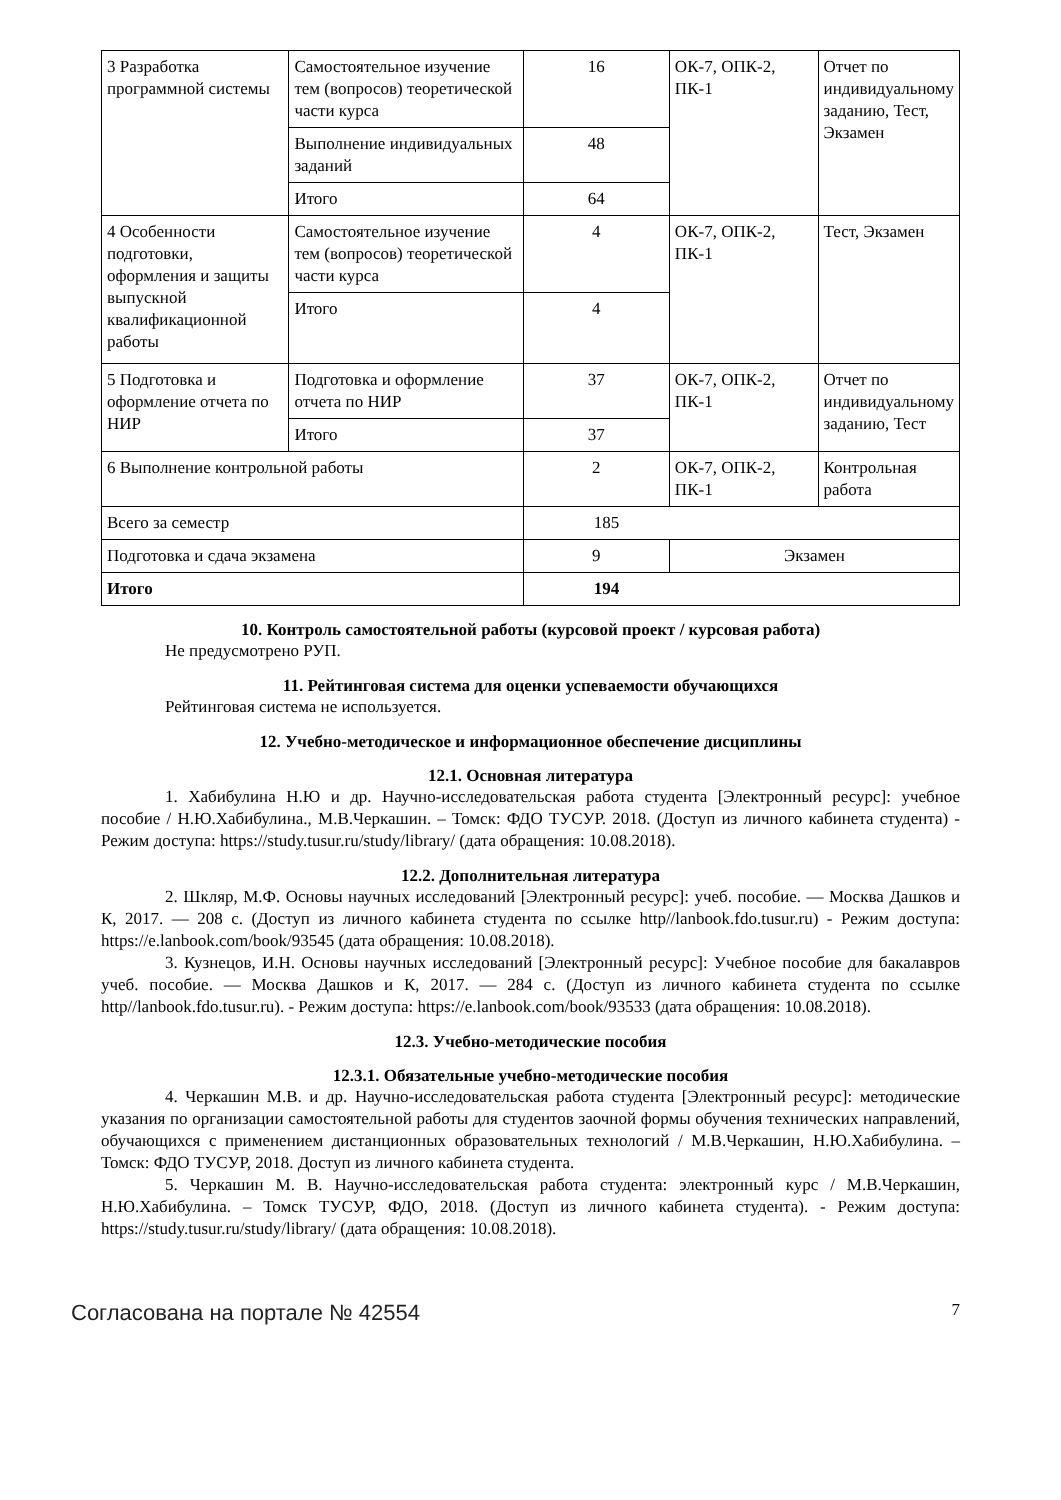| 3 Разработка программной системы | Самостоятельное изучение тем (вопросов) теоретической части курса | 16 | ОК-7, ОПК-2, ПК-1 | Отчет по индивидуальному заданию, Тест, Экзамен |
| | Выполнение индивидуальных заданий | 48 | | |
| | Итого | 64 | | |
| 4 Особенности подготовки, оформления и защиты выпускной квалификационной работы | Самостоятельное изучение тем (вопросов) теоретической части курса | 4 | ОК-7, ОПК-2, ПК-1 | Тест, Экзамен |
| | Итого | 4 | | |
| 5 Подготовка и оформление отчета по НИР | Подготовка и оформление отчета по НИР | 37 | ОК-7, ОПК-2, ПК-1 | Отчет по индивидуальному заданию, Тест |
| | Итого | 37 | | |
| 6 Выполнение контрольной работы | | 2 | ОК-7, ОПК-2, ПК-1 | Контрольная работа |
| Всего за семестр | | 185 | | |
| Подготовка и сдача экзамена | | 9 | Экзамен | |
| Итого | | 194 | | |
10. Контроль самостоятельной работы (курсовой проект / курсовая работа)
Не предусмотрено РУП.
11. Рейтинговая система для оценки успеваемости обучающихся
Рейтинговая система не используется.
12. Учебно-методическое и информационное обеспечение дисциплины
12.1. Основная литература
1. Хабибулина Н.Ю и др. Научно-исследовательская работа студента [Электронный ресурс]: учебное пособие / Н.Ю.Хабибулина., М.В.Черкашин. – Томск: ФДО ТУСУР. 2018. (Доступ из личного кабинета студента) - Режим доступа: https://study.tusur.ru/study/library/ (дата обращения: 10.08.2018).
12.2. Дополнительная литература
2. Шкляр, М.Ф. Основы научных исследований [Электронный ресурс]: учеб. пособие. — Москва Дашков и К, 2017. — 208 с. (Доступ из личного кабинета студента по ссылке http//lanbook.fdo.tusur.ru) - Режим доступа: https://e.lanbook.com/book/93545 (дата обращения: 10.08.2018).
3. Кузнецов, И.Н. Основы научных исследований [Электронный ресурс]: Учебное пособие для бакалавров учеб. пособие. — Москва Дашков и К, 2017. — 284 с. (Доступ из личного кабинета студента по ссылке http//lanbook.fdo.tusur.ru). - Режим доступа: https://e.lanbook.com/book/93533 (дата обращения: 10.08.2018).
12.3. Учебно-методические пособия
12.3.1. Обязательные учебно-методические пособия
4. Черкашин М.В. и др. Научно-исследовательская работа студента [Электронный ресурс]: методические указания по организации самостоятельной работы для студентов заочной формы обучения технических направлений, обучающихся с применением дистанционных образовательных технологий / М.В.Черкашин, Н.Ю.Хабибулина. – Томск: ФДО ТУСУР, 2018. Доступ из личного кабинета студента.
5. Черкашин М. В. Научно-исследовательская работа студента: электронный курс / М.В.Черкашин, Н.Ю.Хабибулина. – Томск ТУСУР, ФДО, 2018. (Доступ из личного кабинета студента). - Режим доступа: https://study.tusur.ru/study/library/ (дата обращения: 10.08.2018).
Согласована на портале № 42554 7